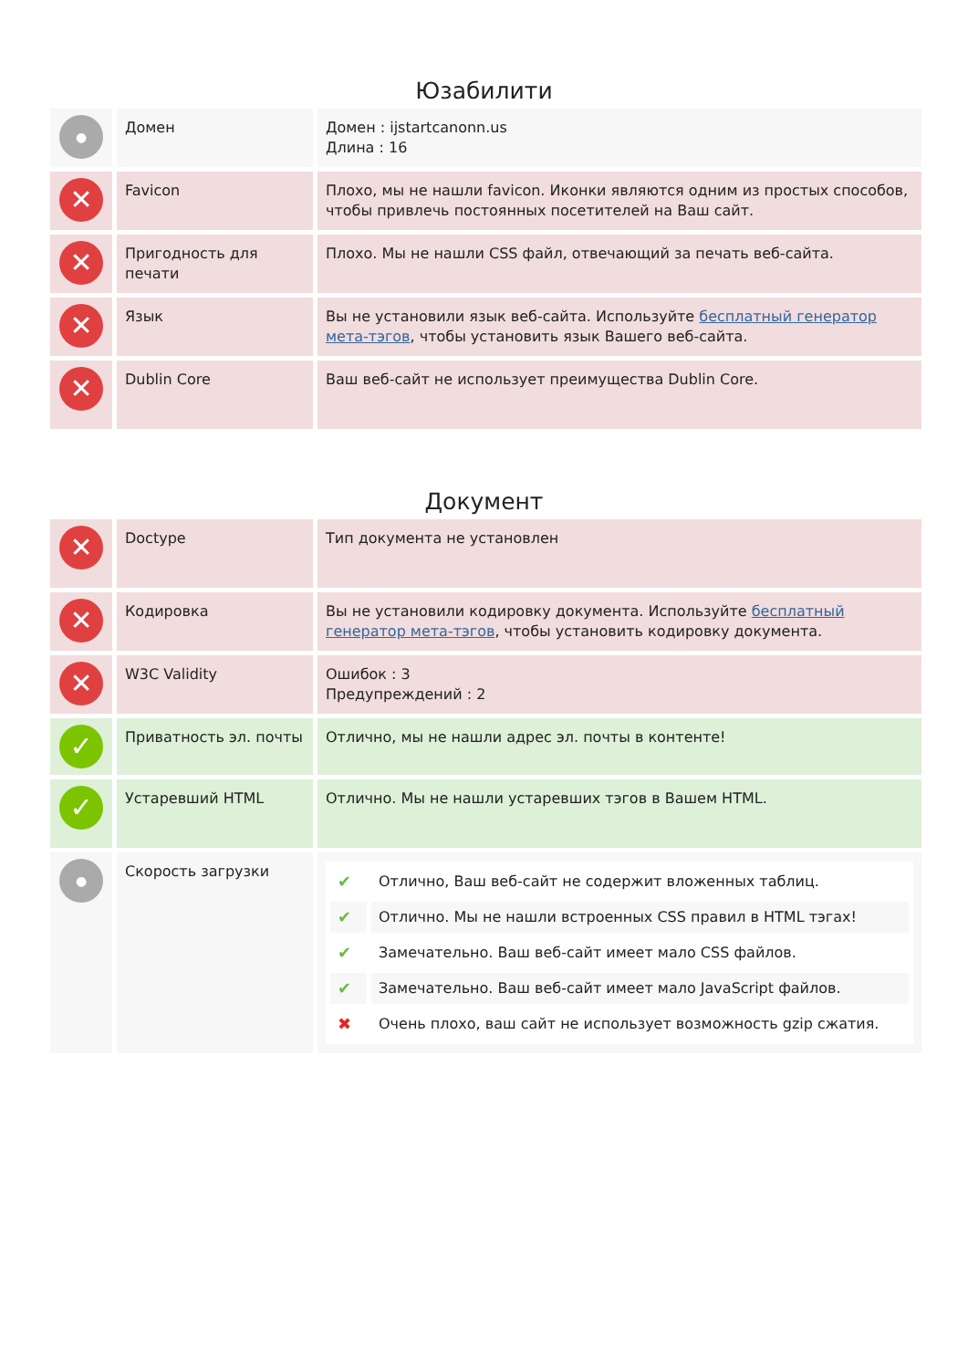Юзабилити
| ● | Домен | Домен : ijstartcanonn.us Длина : 16 |
| ✕ | Favicon | Плохо, мы не нашли favicon. Иконки являются одним из простых способов, чтобы привлечь постоянных посетителей на Ваш сайт. |
| ✕ | Пригодность для печати | Плохо. Мы не нашли CSS файл, отвечающий за печать веб-сайта. |
| ✕ | Язык | Вы не установили язык веб-сайта. Используйте бесплатный генератор мета-тэгов , чтобы установить язык Вашего веб-сайта. |
| ✕ | Dublin Core | Ваш веб-сайт не использует преимущества Dublin Core. |
Документ
| ✕ | Doctype | Тип документа не установлен |
| ✕ | Кодировка | Вы не установили кодировку документа. Используйте бесплатный генератор мета-тэгов , чтобы установить кодировку документа. |
| ✕ | W3C Validity | Ошибок : 3 Предупреждений : 2 |
| ✓ | Приватность эл. почты | Отлично, мы не нашли адрес эл. почты в контенте! |
| ✓ | Устаревший HTML | Отлично. Мы не нашли устаревших тэгов в Вашем HTML. |
| ● | Скорость загрузки | / ✔ / Отлично, Ваш веб-сайт не содержит вложенных таблиц. / / ✔ / Отлично. Мы не нашли встроенных CSS правил в HTML тэгах! / / ✔ / Замечательно. Ваш веб-сайт имеет мало CSS файлов. / / ✔ / Замечательно. Ваш веб-сайт имеет мало JavaScript файлов. / / ✖ / Очень плохо, ваш сайт не использует возможность gzip сжатия. / |